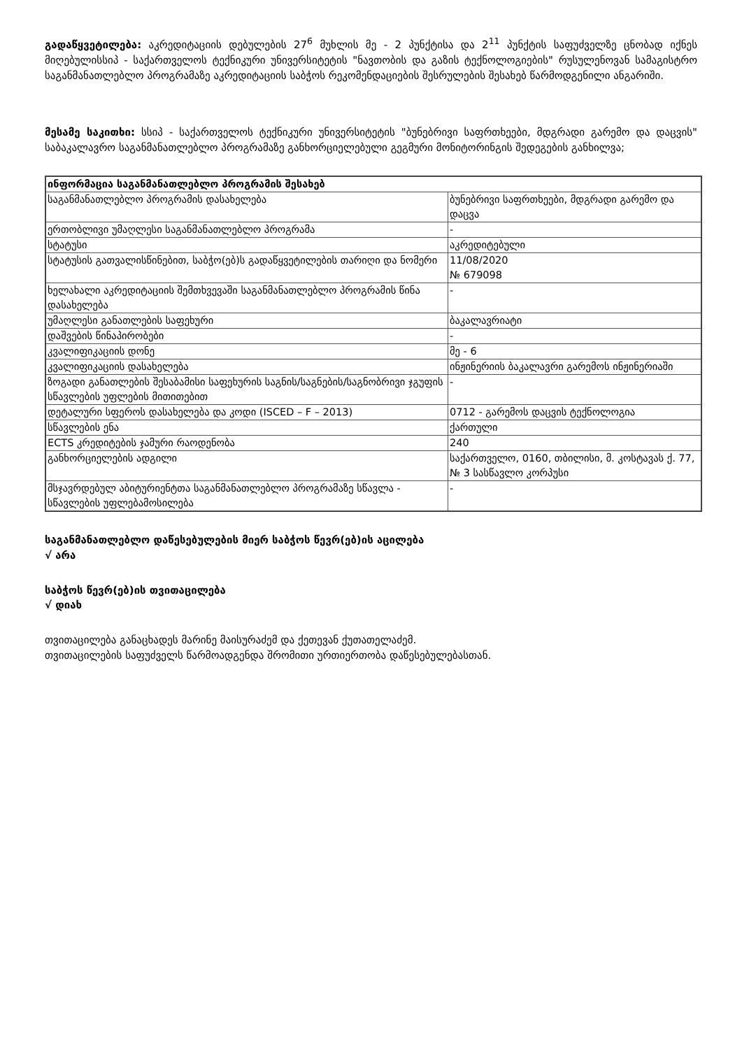გადაწყვეტილება: აკრედიტაციის დებულების 27<sup>6</sup> მუხლის მე - 2 პუნქტისა და 2<sup>11</sup> პუნქტის საფუძველზე ცნობად იქნეს მიღებულისსიპ - საქართველოს ტექნიკური უნივერსიტეტის "ნავთობის და გაზის ტექნოლოგიების" რუსულენოვან სამაგისტრო საგანმანათლებლო პროგრამაზე აკრედიტაციის საბჭოს რეკომენდაციების შესრულების შესახებ წარმოდგენილი ანგარიში.
მესამე საკითხი: სსიპ - საქართველოს ტექნიკური უნივერსიტეტის "ბუნებრივი საფრთხეები, მდგრადი გარემო და დაცვის" საბაკალავრო საგანმანათლებლო პროგრამაზე განხორციელებული გეგმური მონიტორინგის შედეგების განხილვა;
| ინფორმაცია საგანმანათლებლო პროგრამის შესახებ | |
| საგანმანათლებლო პროგრამის დასახელება | ბუნებრივი საფრთხეები, მდგრადი გარემო და დაცვა |
| ერთობლივი უმაღლესი საგანმანათლებლო პროგრამა | - |
| სტატუსი | აკრედიტებული |
| სტატუსის გათვალისწინებით, საბჭო(ებ)ს გადაწყვეტილების თარიღი და ნომერი | 11/08/2020 № 679098 |
| ხელახალი აკრედიტაციის შემთხვევაში საგანმანათლებლო პროგრამის წინა დასახელება | - |
| უმაღლესი განათლების საფეხური | ბაკალავრიატი |
| დაშვების წინაპირობები | - |
| კვალიფიკაციის დონე | მე - 6 |
| კვალიფიკაციის დასახელება | ინჟინერიის ბაკალავრი გარემოს ინჟინერიაში |
| ზოგადი განათლების შესაბამისი საფეხურის საგნის/საგნების/საგნობრივი ჯგუფის სწავლების უფლების მითითებით | - |
| დეტალური სფეროს დასახელება და კოდი (ISCED – F – 2013) | 0712 - გარემოს დაცვის ტექნოლოგია |
| სწავლების ენა | ქართული |
| ECTS კრედიტების ჯამური რაოდენობა | 240 |
| განხორციელების ადგილი | საქართველო, 0160, თბილისი, მ. კოსტავას ქ. 77, № 3 სასწავლო კორპუსი |
| მსჯავრდებულ აბიტურიენტთა საგანმანათლებლო პროგრამაზე სწავლა - სწავლების უფლებამოსილება | - |
საგანმანათლებლო დაწესებულების მიერ საბჭოს წევრ(ებ)ის აცილება
√ არა
საბჭოს წევრ(ებ)ის თვითაცილება
√ დიახ
თვითაცილება განაცხადეს მარინე მაისურაძემ და ქეთევან ქუთათელაძემ.
თვითაცილების საფუძველს წარმოადგენდა შრომითი ურთიერთობა დაწესებულებასთან.